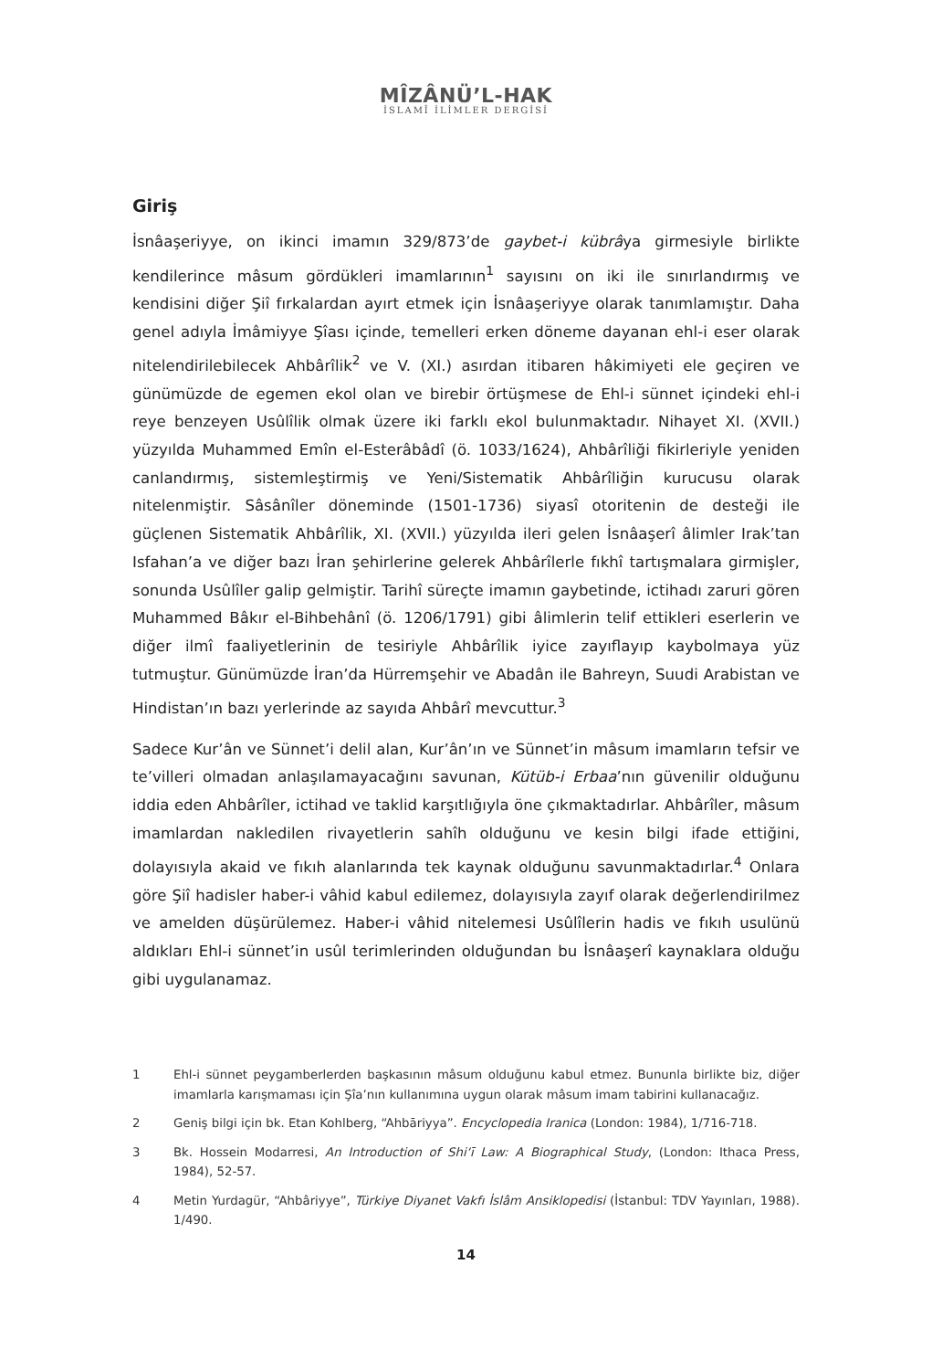MÎZÂNÜ’L-HAK
İSLAMÎ İLİMLER DERGİSİ
Giriş
İsnâaşeriyye, on ikinci imamın 329/873’de gaybet-i kübrâya girmesiyle birlikte kendilerince mâsum gördükleri imamlarının<sup>1</sup> sayısını on iki ile sınırlandırmış ve kendisini diğer Şiî fırkalardan ayırt etmek için İsnâaşeriyye olarak tanımlamıştır. Daha genel adıyla İmâmiyye Şîası içinde, temelleri erken döneme dayanan ehl-i eser olarak nitelendirilebilecek Ahbârîlik<sup>2</sup> ve V. (XI.) asırdan itibaren hâkimiyeti ele geçiren ve günümüzde de egemen ekol olan ve birebir örtüşmese de Ehl-i sünnet içindeki ehl-i reye benzeyen Usûlîlik olmak üzere iki farklı ekol bulunmaktadır. Nihayet XI. (XVII.) yüzyılda Muhammed Emîn el-Esterâbâdî (ö. 1033/1624), Ahbârîliği fikirleriyle yeniden canlandırmış, sistemleştirmiş ve Yeni/Sistematik Ahbârîliğin kurucusu olarak nitelenmiştir. Sâsânîler döneminde (1501-1736) siyasî otoritenin de desteği ile güçlenen Sistematik Ahbârîlik, XI. (XVII.) yüzyılda ileri gelen İsnâaşerî âlimler Irak’tan Isfahan’a ve diğer bazı İran şehirlerine gelerek Ahbârîlerle fıkhî tartışmalara girmişler, sonunda Usûlîler galip gelmiştir. Tarihî süreçte imamın gaybetinde, ictihadı zaruri gören Muhammed Bâkır el-Bihbehânî (ö. 1206/1791) gibi âlimlerin telif ettikleri eserlerin ve diğer ilmî faaliyetlerinin de tesiriyle Ahbârîlik iyice zayıflayıp kaybolmaya yüz tutmuştur. Günümüzde İran’da Hürremşehir ve Abadân ile Bahreyn, Suudi Arabistan ve Hindistan’ın bazı yerlerinde az sayıda Ahbârî mevcuttur.<sup>3</sup>
Sadece Kur’ân ve Sünnet’i delil alan, Kur’ân’ın ve Sünnet’in mâsum imamların tefsir ve te’villeri olmadan anlaşılamayacağını savunan, Kütüb-i Erbaa’nın güvenilir olduğunu iddia eden Ahbârîler, ictihad ve taklid karşıtlığıyla öne çıkmaktadırlar. Ahbârîler, mâsum imamlardan nakledilen rivayetlerin sahîh olduğunu ve kesin bilgi ifade ettiğini, dolayısıyla akaid ve fıkıh alanlarında tek kaynak olduğunu savunmaktadırlar.<sup>4</sup> Onlara göre Şiî hadisler haber-i vâhid kabul edilemez, dolayısıyla zayıf olarak değerlendirilmez ve amelden düşürülemez. Haber-i vâhid nitelemesi Usûlîlerin hadis ve fıkıh usulünü aldıkları Ehl-i sünnet’in usûl terimlerinden olduğundan bu İsnâaşerî kaynaklara olduğu gibi uygulanamaz.
1 Ehl-i sünnet peygamberlerden başkasının mâsum olduğunu kabul etmez. Bununla birlikte biz, diğer imamlarla karışmaması için Şîa’nın kullanımına uygun olarak mâsum imam tabirini kullanacağız.
2 Geniş bilgi için bk. Etan Kohlberg, “Ahbāriyya”. Encyclopedia Iranica (London: 1984), 1/716-718.
3 Bk. Hossein Modarresi, An Introduction of Shi‘ī Law: A Biographical Study, (London: Ithaca Press, 1984), 52-57.
4 Metin Yurdagür, “Ahbâriyye”, Türkiye Diyanet Vakfı İslâm Ansiklopedisi (İstanbul: TDV Yayınları, 1988). 1/490.
14